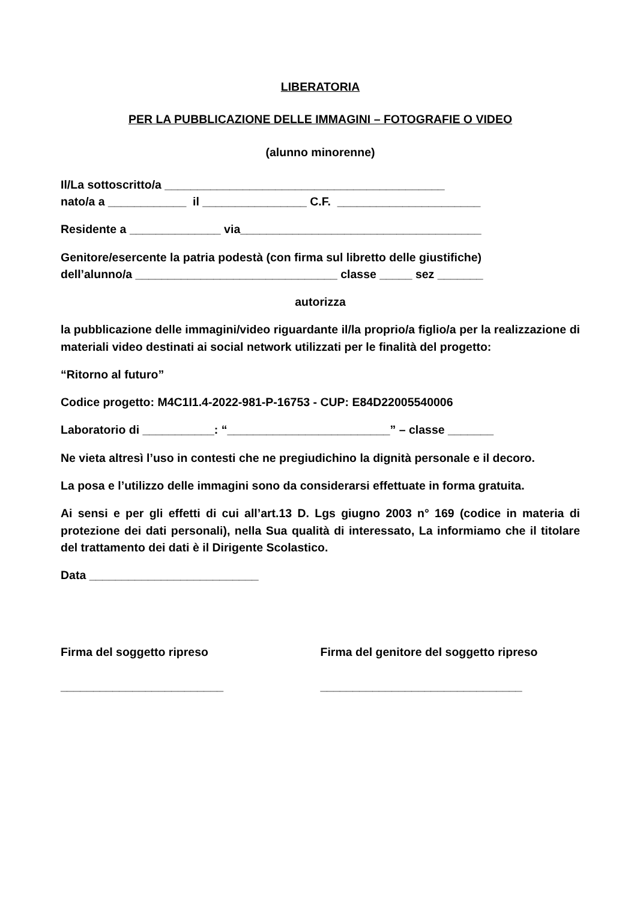LIBERATORIA
PER LA PUBBLICAZIONE DELLE IMMAGINI – FOTOGRAFIE O VIDEO
(alunno minorenne)
Il/La sottoscritto/a ___________________________________________
nato/a a ____________ il ________________ C.F. ______________________
Residente a ______________ via_____________________________________
Genitore/esercente la patria podestà (con firma sul libretto delle giustifiche)
dell’alunno/a _______________________________ classe _____ sez _______
autorizza
la pubblicazione delle immagini/video riguardante il/la proprio/a figlio/a per la realizzazione di materiali video destinati ai social network utilizzati per le finalità del progetto:
“Ritorno al futuro”
Codice progetto: M4C1I1.4-2022-981-P-16753 - CUP: E84D22005540006
Laboratorio di ___________: “_________________________” – classe _______
Ne vieta altresì l’uso in contesti che ne pregiudichino la dignità personale e il decoro.
La posa e l’utilizzo delle immagini sono da considerarsi effettuate in forma gratuita.
Ai sensi e per gli effetti di cui all’art.13 D. Lgs giugno 2003 n° 169 (codice in materia di protezione dei dati personali), nella Sua qualità di interessato, La informiamo che il titolare del trattamento dei dati è il Dirigente Scolastico.
Data __________________________
Firma del soggetto ripreso
_________________________
Firma del genitore del soggetto ripreso
_______________________________